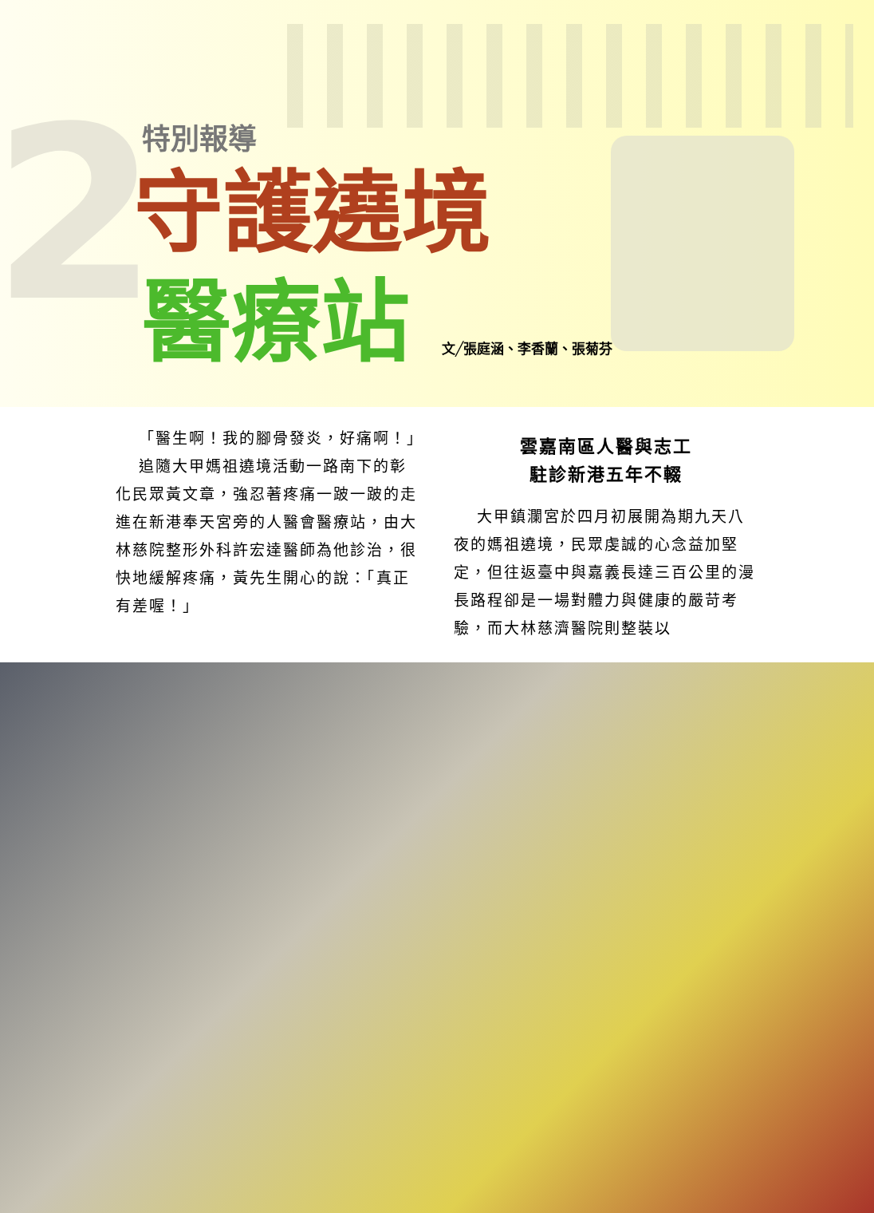2
特別報導
守護遶境
醫療站
文╱張庭涵、李香蘭、張菊芬
「醫生啊！我的腳骨發炎，好痛啊！」
追隨大甲媽祖遶境活動一路南下的彰化民眾黃文章，強忍著疼痛一跛一跛的走進在新港奉天宮旁的人醫會醫療站，由大林慈院整形外科許宏達醫師為他診治，很快地緩解疼痛，黃先生開心的說：「真正有差喔！」
雲嘉南區人醫與志工
駐診新港五年不輟
大甲鎮瀾宮於四月初展開為期九天八夜的媽祖遶境，民眾虔誠的心念益加堅定，但往返臺中與嘉義長達三百公里的漫長路程卻是一場對體力與健康的嚴苛考驗，而大林慈濟醫院則整裝以